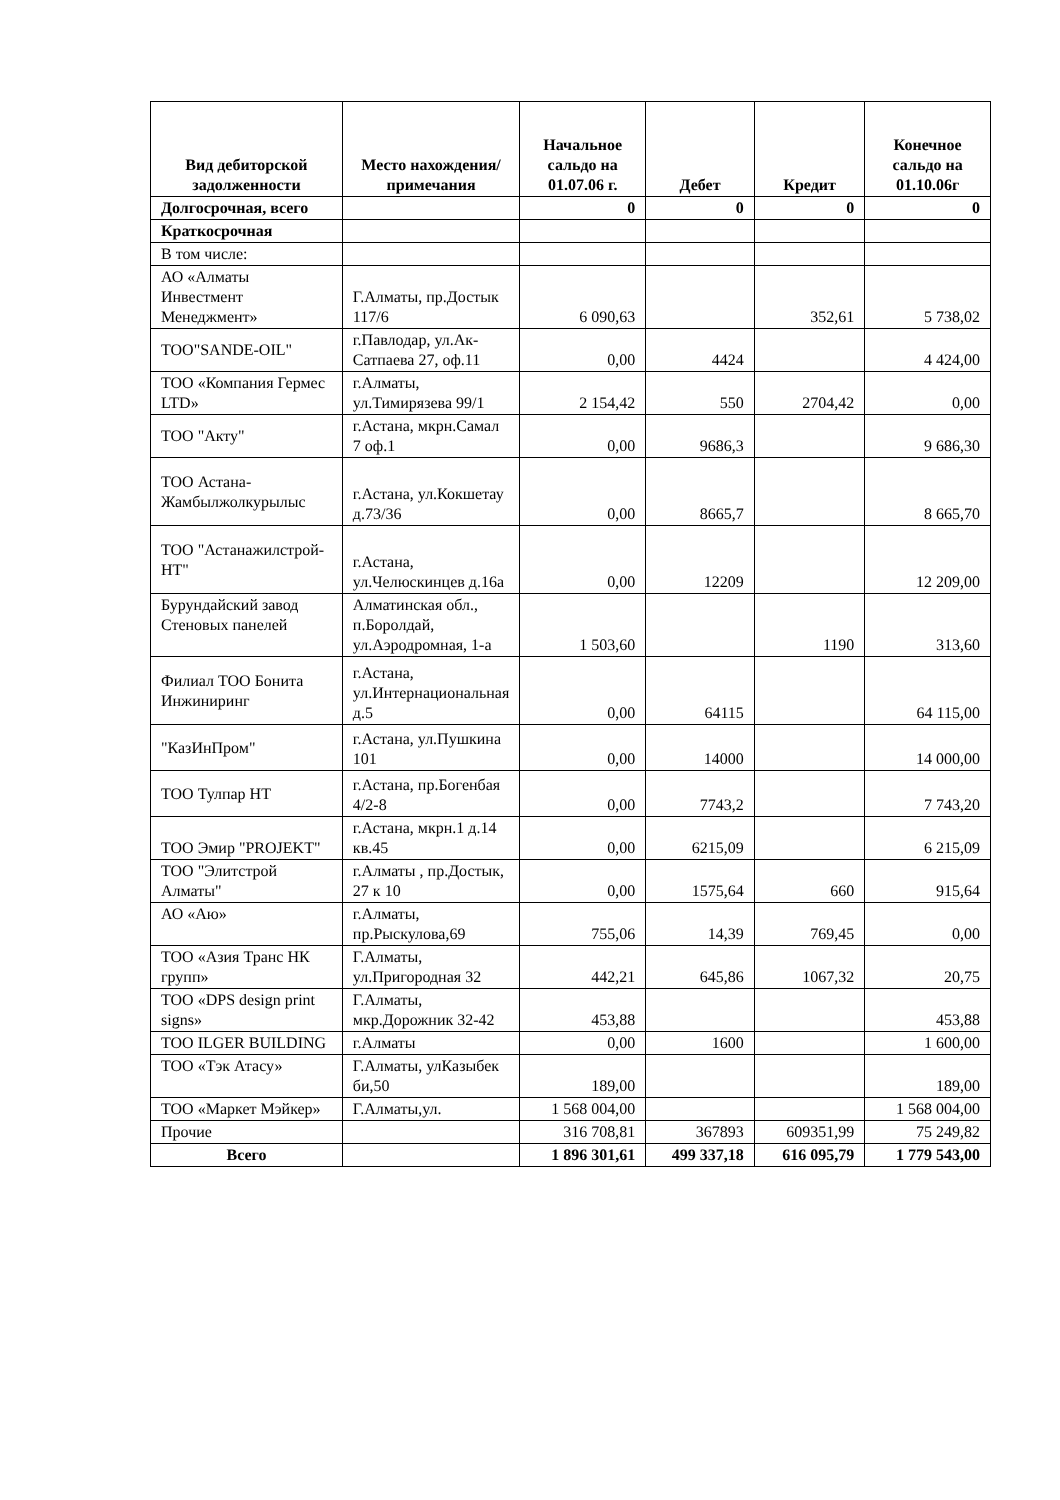| Вид дебиторской задолженности | Место нахождения/ примечания | Начальное сальдо на 01.07.06 г. | Дебет | Кредит | Конечное сальдо на 01.10.06г |
| --- | --- | --- | --- | --- | --- |
| Долгосрочная, всего | | 0 | 0 | 0 | 0 |
| Краткосрочная | | | | | |
| В том числе: | | | | | |
| АО «Алматы Инвестмент Менеджмент» | Г.Алматы, пр.Достык 117/6 | 6 090,63 | | 352,61 | 5 738,02 |
| ТОО"SANDE-OIL" | г.Павлодар, ул.Ак-Сатпаева 27, оф.11 | 0,00 | 4424 | | 4 424,00 |
| ТОО «Компания Гермес LTD» | г.Алматы, ул.Тимирязева 99/1 | 2 154,42 | 550 | 2704,42 | 0,00 |
| ТОО "Акту" | г.Астана, мкрн.Самал 7 оф.1 | 0,00 | 9686,3 | | 9 686,30 |
| ТОО Астана-Жамбылжолкурылыс | г.Астана, ул.Кокшетау д.73/36 | 0,00 | 8665,7 | | 8 665,70 |
| ТОО "Астанажилстрой-НТ" | г.Астана, ул.Челюскинцев д.16а | 0,00 | 12209 | | 12 209,00 |
| Бурундайский завод Стеновых панелей | Алматинская обл., п.Боролдай, ул.Аэродромная, 1-а | 1 503,60 | | 1190 | 313,60 |
| Филиал ТОО Бонита Инжиниринг | г.Астана, ул.Интернациональная д.5 | 0,00 | 64115 | | 64 115,00 |
| "КазИнПром" | г.Астана, ул.Пушкина 101 | 0,00 | 14000 | | 14 000,00 |
| ТОО Тулпар НТ | г.Астана, пр.Богенбая 4/2-8 | 0,00 | 7743,2 | | 7 743,20 |
| ТОО Эмир "PROJEKT" | г.Астана, мкрн.1 д.14 кв.45 | 0,00 | 6215,09 | | 6 215,09 |
| ТОО "Элитстрой Алматы" | г.Алматы , пр.Достык, 27 к 10 | 0,00 | 1575,64 | 660 | 915,64 |
| АО «Аю» | г.Алматы, пр.Рыскулова,69 | 755,06 | 14,39 | 769,45 | 0,00 |
| ТОО «Азия Транс НК групп» | Г.Алматы, ул.Пригородная 32 | 442,21 | 645,86 | 1067,32 | 20,75 |
| ТОО «DPS design print signs» | Г.Алматы, мкр.Дорожник 32-42 | 453,88 | | | 453,88 |
| ТОО ILGER BUILDING | г.Алматы | 0,00 | 1600 | | 1 600,00 |
| ТОО «Тэк Атасу» | Г.Алматы, улКазыбек би,50 | 189,00 | | | 189,00 |
| ТОО «Маркет Мэйкер» | Г.Алматы,ул. | 1 568 004,00 | | | 1 568 004,00 |
| Прочие | | 316 708,81 | 367893 | 609351,99 | 75 249,82 |
| Всего | | 1 896 301,61 | 499 337,18 | 616 095,79 | 1 779 543,00 |